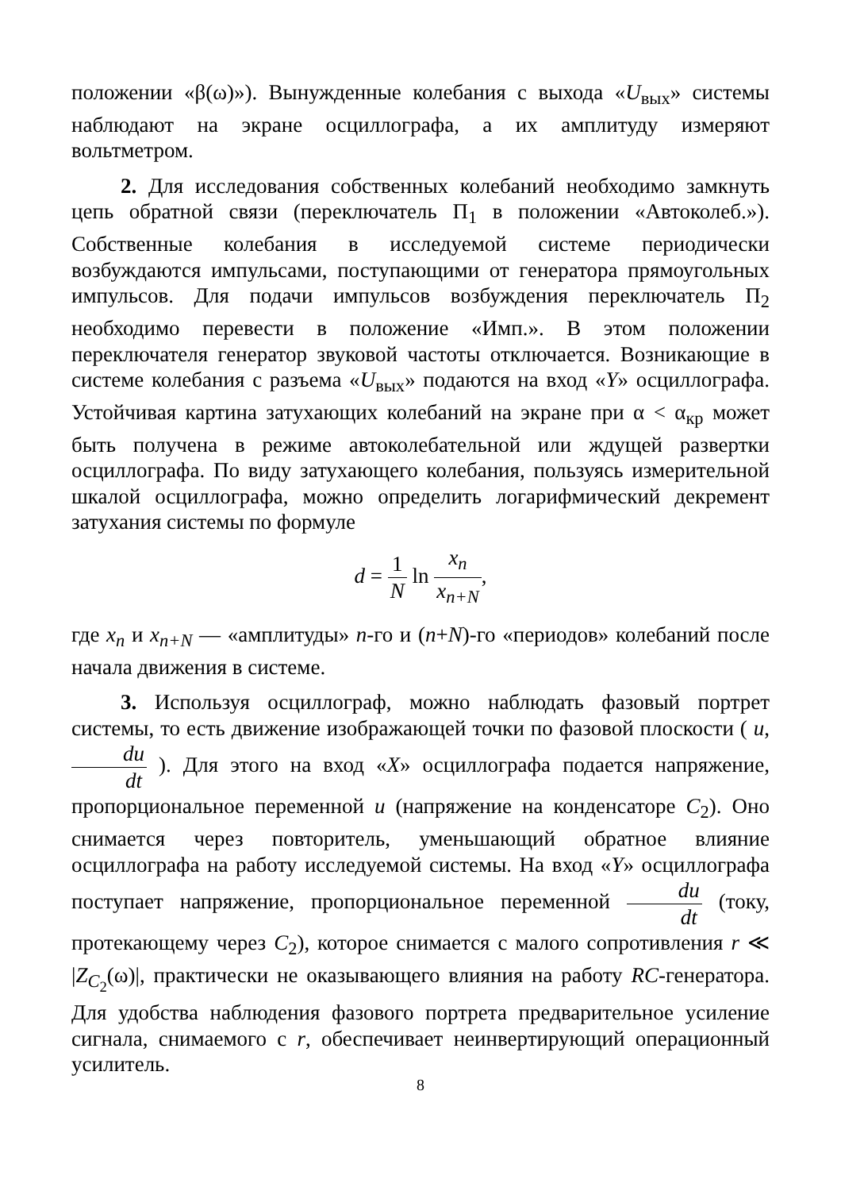положении «β(ω)»). Вынужденные колебания с выхода «U<sub>вых</sub>» системы наблюдают на экране осциллографа, а их амплитуду измеряют вольтметром.
2. Для исследования собственных колебаний необходимо замкнуть цепь обратной связи (переключатель П<sub>1</sub> в положении «Автоколеб.»). Собственные колебания в исследуемой системе периодически возбуждаются импульсами, поступающими от генератора прямоугольных импульсов. Для подачи импульсов возбуждения переключатель П<sub>2</sub> необходимо перевести в положение «Имп.». В этом положении переключателя генератор звуковой частоты отключается. Возникающие в системе колебания с разъема «U<sub>вых</sub>» подаются на вход «Y» осциллографа. Устойчивая картина затухающих колебаний на экране при α < α<sub>кр</sub> может быть получена в режиме автоколебательной или ждущей развертки осциллографа. По виду затухающего колебания, пользуясь измерительной шкалой осциллографа, можно определить логарифмический декремент затухания системы по формуле
d = 1 N ln x<sub>n</sub> x<sub>n+N</sub>,
где x<sub>n</sub> и x<sub>n+N</sub> — «амплитуды» n-го и (n+N)-го «периодов» колебаний после начала движения в системе.
3. Используя осциллограф, можно наблюдать фазовый портрет системы, то есть движение изображающей точки по фазовой плоскости ( u, du dt ). Для этого на вход «X» осциллографа подается напряжение, пропорциональное переменной u (напряжение на конденсаторе C<sub>2</sub>). Оно снимается через повторитель, уменьшающий обратное влияние осциллографа на работу исследуемой системы. На вход «Y» осциллографа поступает напряжение, пропорциональное переменной du dt (току, протекающему через C<sub>2</sub>), которое снимается с малого сопротивления r ≪ |Z<sub>C<sub>2</sub></sub>(ω)|, практически не оказывающего влияния на работу RC-генератора. Для удобства наблюдения фазового портрета предварительное усиление сигнала, снимаемого с r, обеспечивает неинвертирующий операционный усилитель.
8